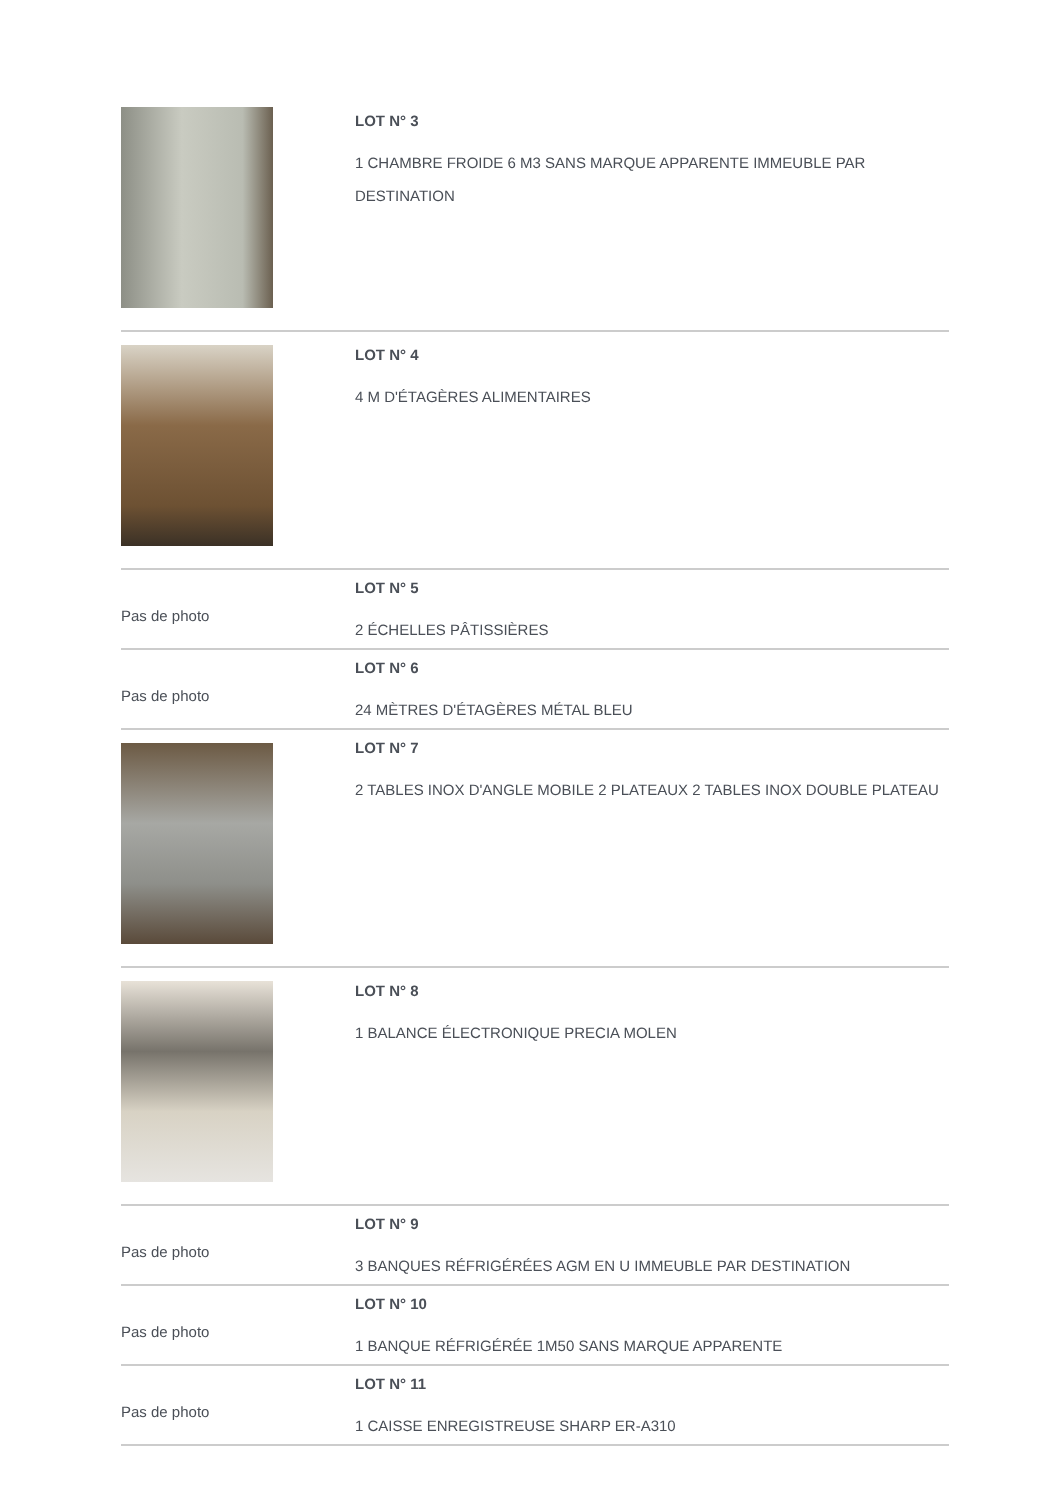| | LOT N° 3 1 CHAMBRE FROIDE 6 M3 SANS MARQUE APPARENTE IMMEUBLE PAR DESTINATION |
| | LOT N° 4 4 M D'ÉTAGÈRES ALIMENTAIRES |
| Pas de photo | LOT N° 5 2 ÉCHELLES PÂTISSIÈRES |
| Pas de photo | LOT N° 6 24 MÈTRES D'ÉTAGÈRES MÉTAL BLEU |
| | LOT N° 7 2 TABLES INOX D'ANGLE MOBILE 2 PLATEAUX 2 TABLES INOX DOUBLE PLATEAU |
| | LOT N° 8 1 BALANCE ÉLECTRONIQUE PRECIA MOLEN |
| Pas de photo | LOT N° 9 3 BANQUES RÉFRIGÉRÉES AGM EN U IMMEUBLE PAR DESTINATION |
| Pas de photo | LOT N° 10 1 BANQUE RÉFRIGÉRÉE 1M50 SANS MARQUE APPARENTE |
| Pas de photo | LOT N° 11 1 CAISSE ENREGISTREUSE SHARP ER-A310 |